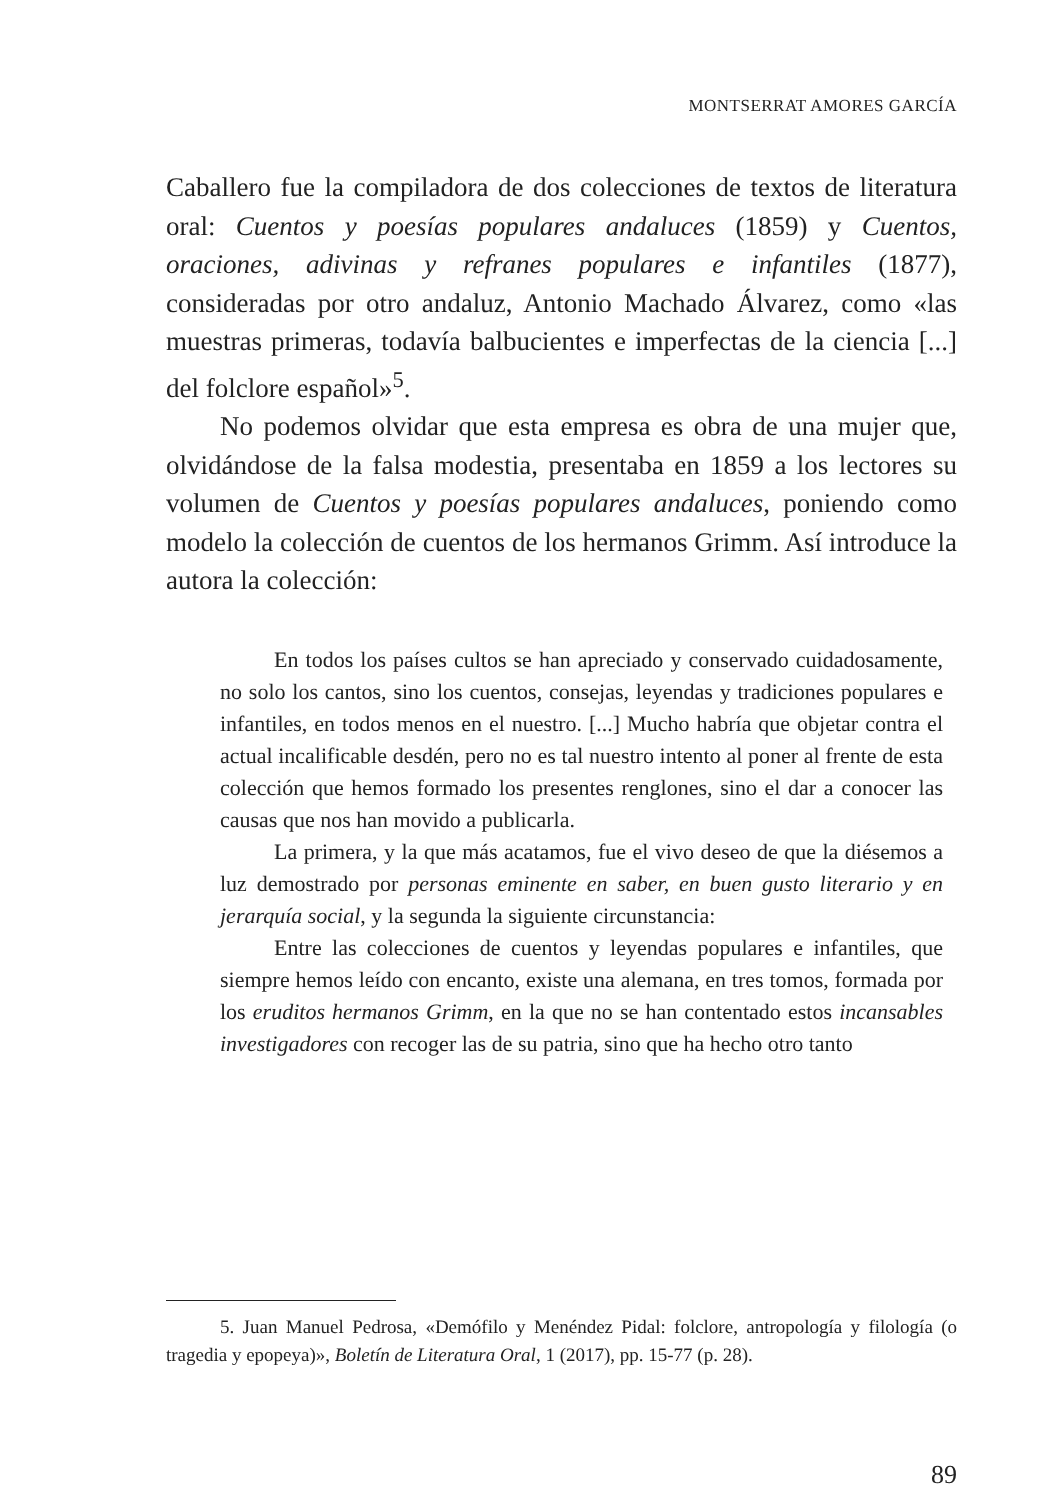MONTSERRAT AMORES GARCÍA
Caballero fue la compiladora de dos colecciones de textos de literatura oral: Cuentos y poesías populares andaluces (1859) y Cuentos, oraciones, adivinas y refranes populares e infantiles (1877), consideradas por otro andaluz, Antonio Machado Álvarez, como «las muestras primeras, todavía balbucientes e imperfectas de la ciencia [...] del folclore español»<sup>5</sup>.
No podemos olvidar que esta empresa es obra de una mujer que, olvidándose de la falsa modestia, presentaba en 1859 a los lectores su volumen de Cuentos y poesías populares andaluces, poniendo como modelo la colección de cuentos de los hermanos Grimm. Así introduce la autora la colección:
En todos los países cultos se han apreciado y conservado cuidadosamente, no solo los cantos, sino los cuentos, consejas, leyendas y tradiciones populares e infantiles, en todos menos en el nuestro. [...] Mucho habría que objetar contra el actual incalificable desdén, pero no es tal nuestro intento al poner al frente de esta colección que hemos formado los presentes renglones, sino el dar a conocer las causas que nos han movido a publicarla.
La primera, y la que más acatamos, fue el vivo deseo de que la diésemos a luz demostrado por personas eminente en saber, en buen gusto literario y en jerarquía social, y la segunda la siguiente circunstancia:
Entre las colecciones de cuentos y leyendas populares e infantiles, que siempre hemos leído con encanto, existe una alemana, en tres tomos, formada por los eruditos hermanos Grimm, en la que no se han contentado estos incansables investigadores con recoger las de su patria, sino que ha hecho otro tanto
5. Juan Manuel Pedrosa, «Demófilo y Menéndez Pidal: folclore, antropología y filología (o tragedia y epopeya)», Boletín de Literatura Oral, 1 (2017), pp. 15-77 (p. 28).
89